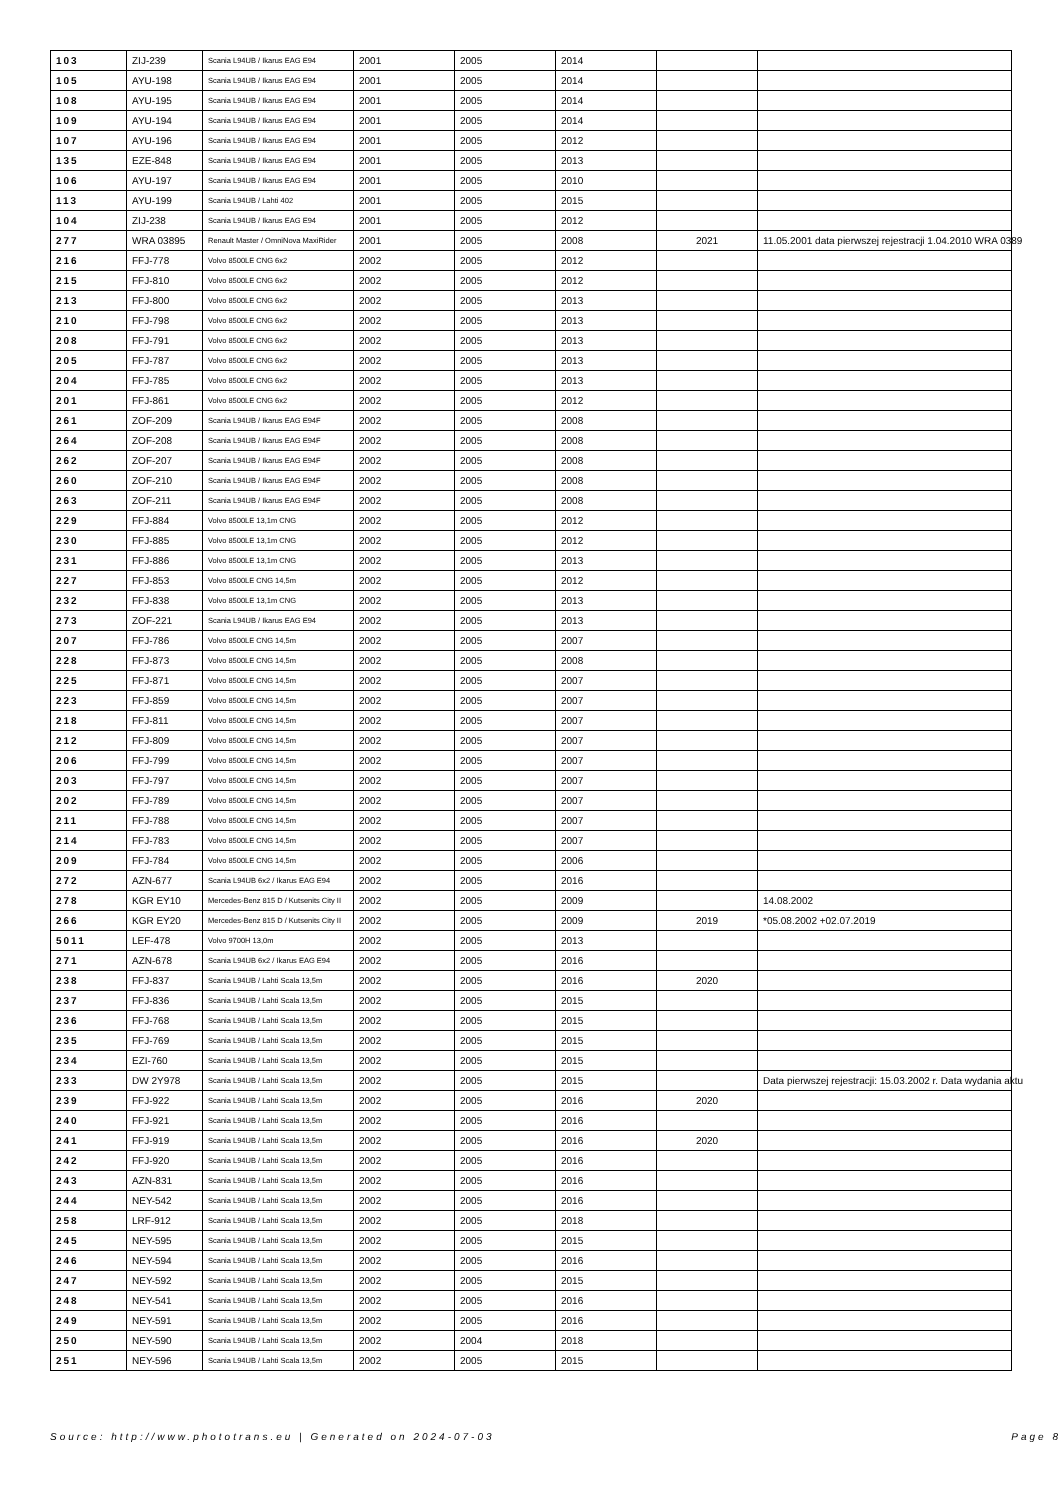| 103 | ZIJ-239 | Scania L94UB / Ikarus EAG E94 | 2001 | 2005 | 2014 | | |
| 105 | AYU-198 | Scania L94UB / Ikarus EAG E94 | 2001 | 2005 | 2014 | | |
| 108 | AYU-195 | Scania L94UB / Ikarus EAG E94 | 2001 | 2005 | 2014 | | |
| 109 | AYU-194 | Scania L94UB / Ikarus EAG E94 | 2001 | 2005 | 2014 | | |
| 107 | AYU-196 | Scania L94UB / Ikarus EAG E94 | 2001 | 2005 | 2012 | | |
| 135 | EZE-848 | Scania L94UB / Ikarus EAG E94 | 2001 | 2005 | 2013 | | |
| 106 | AYU-197 | Scania L94UB / Ikarus EAG E94 | 2001 | 2005 | 2010 | | |
| 113 | AYU-199 | Scania L94UB / Lahti 402 | 2001 | 2005 | 2015 | | |
| 104 | ZIJ-238 | Scania L94UB / Ikarus EAG E94 | 2001 | 2005 | 2012 | | |
| 277 | WRA 03895 | Renault Master / OmniNova MaxiRider | 2001 | 2005 | 2008 | 2021 | 11.05.2001 data pierwszej rejestracji 1.04.2010 WRA 0389 |
| 216 | FFJ-778 | Volvo 8500LE CNG 6x2 | 2002 | 2005 | 2012 | | |
| 215 | FFJ-810 | Volvo 8500LE CNG 6x2 | 2002 | 2005 | 2012 | | |
| 213 | FFJ-800 | Volvo 8500LE CNG 6x2 | 2002 | 2005 | 2013 | | |
| 210 | FFJ-798 | Volvo 8500LE CNG 6x2 | 2002 | 2005 | 2013 | | |
| 208 | FFJ-791 | Volvo 8500LE CNG 6x2 | 2002 | 2005 | 2013 | | |
| 205 | FFJ-787 | Volvo 8500LE CNG 6x2 | 2002 | 2005 | 2013 | | |
| 204 | FFJ-785 | Volvo 8500LE CNG 6x2 | 2002 | 2005 | 2013 | | |
| 201 | FFJ-861 | Volvo 8500LE CNG 6x2 | 2002 | 2005 | 2012 | | |
| 261 | ZOF-209 | Scania L94UB / Ikarus EAG E94F | 2002 | 2005 | 2008 | | |
| 264 | ZOF-208 | Scania L94UB / Ikarus EAG E94F | 2002 | 2005 | 2008 | | |
| 262 | ZOF-207 | Scania L94UB / Ikarus EAG E94F | 2002 | 2005 | 2008 | | |
| 260 | ZOF-210 | Scania L94UB / Ikarus EAG E94F | 2002 | 2005 | 2008 | | |
| 263 | ZOF-211 | Scania L94UB / Ikarus EAG E94F | 2002 | 2005 | 2008 | | |
| 229 | FFJ-884 | Volvo 8500LE 13,1m CNG | 2002 | 2005 | 2012 | | |
| 230 | FFJ-885 | Volvo 8500LE 13,1m CNG | 2002 | 2005 | 2012 | | |
| 231 | FFJ-886 | Volvo 8500LE 13,1m CNG | 2002 | 2005 | 2013 | | |
| 227 | FFJ-853 | Volvo 8500LE CNG 14,5m | 2002 | 2005 | 2012 | | |
| 232 | FFJ-838 | Volvo 8500LE 13,1m CNG | 2002 | 2005 | 2013 | | |
| 273 | ZOF-221 | Scania L94UB / Ikarus EAG E94 | 2002 | 2005 | 2013 | | |
| 207 | FFJ-786 | Volvo 8500LE CNG 14,5m | 2002 | 2005 | 2007 | | |
| 228 | FFJ-873 | Volvo 8500LE CNG 14,5m | 2002 | 2005 | 2008 | | |
| 225 | FFJ-871 | Volvo 8500LE CNG 14,5m | 2002 | 2005 | 2007 | | |
| 223 | FFJ-859 | Volvo 8500LE CNG 14,5m | 2002 | 2005 | 2007 | | |
| 218 | FFJ-811 | Volvo 8500LE CNG 14,5m | 2002 | 2005 | 2007 | | |
| 212 | FFJ-809 | Volvo 8500LE CNG 14,5m | 2002 | 2005 | 2007 | | |
| 206 | FFJ-799 | Volvo 8500LE CNG 14,5m | 2002 | 2005 | 2007 | | |
| 203 | FFJ-797 | Volvo 8500LE CNG 14,5m | 2002 | 2005 | 2007 | | |
| 202 | FFJ-789 | Volvo 8500LE CNG 14,5m | 2002 | 2005 | 2007 | | |
| 211 | FFJ-788 | Volvo 8500LE CNG 14,5m | 2002 | 2005 | 2007 | | |
| 214 | FFJ-783 | Volvo 8500LE CNG 14,5m | 2002 | 2005 | 2007 | | |
| 209 | FFJ-784 | Volvo 8500LE CNG 14,5m | 2002 | 2005 | 2006 | | |
| 272 | AZN-677 | Scania L94UB 6x2 / Ikarus EAG E94 | 2002 | 2005 | 2016 | | |
| 278 | KGR EY10 | Mercedes-Benz 815 D / Kutsenits City II | 2002 | 2005 | 2009 | | 14.08.2002 |
| 266 | KGR EY20 | Mercedes-Benz 815 D / Kutsenits City II | 2002 | 2005 | 2009 | 2019 | *05.08.2002 +02.07.2019 |
| 5011 | LEF-478 | Volvo 9700H 13,0m | 2002 | 2005 | 2013 | | |
| 271 | AZN-678 | Scania L94UB 6x2 / Ikarus EAG E94 | 2002 | 2005 | 2016 | | |
| 238 | FFJ-837 | Scania L94UB / Lahti Scala 13,5m | 2002 | 2005 | 2016 | 2020 | |
| 237 | FFJ-836 | Scania L94UB / Lahti Scala 13,5m | 2002 | 2005 | 2015 | | |
| 236 | FFJ-768 | Scania L94UB / Lahti Scala 13,5m | 2002 | 2005 | 2015 | | |
| 235 | FFJ-769 | Scania L94UB / Lahti Scala 13,5m | 2002 | 2005 | 2015 | | |
| 234 | EZI-760 | Scania L94UB / Lahti Scala 13,5m | 2002 | 2005 | 2015 | | |
| 233 | DW 2Y978 | Scania L94UB / Lahti Scala 13,5m | 2002 | 2005 | 2015 | | Data pierwszej rejestracji: 15.03.2002 r. Data wydania aktu |
| 239 | FFJ-922 | Scania L94UB / Lahti Scala 13,5m | 2002 | 2005 | 2016 | 2020 | |
| 240 | FFJ-921 | Scania L94UB / Lahti Scala 13,5m | 2002 | 2005 | 2016 | | |
| 241 | FFJ-919 | Scania L94UB / Lahti Scala 13,5m | 2002 | 2005 | 2016 | 2020 | |
| 242 | FFJ-920 | Scania L94UB / Lahti Scala 13,5m | 2002 | 2005 | 2016 | | |
| 243 | AZN-831 | Scania L94UB / Lahti Scala 13,5m | 2002 | 2005 | 2016 | | |
| 244 | NEY-542 | Scania L94UB / Lahti Scala 13,5m | 2002 | 2005 | 2016 | | |
| 258 | LRF-912 | Scania L94UB / Lahti Scala 13,5m | 2002 | 2005 | 2018 | | |
| 245 | NEY-595 | Scania L94UB / Lahti Scala 13,5m | 2002 | 2005 | 2015 | | |
| 246 | NEY-594 | Scania L94UB / Lahti Scala 13,5m | 2002 | 2005 | 2016 | | |
| 247 | NEY-592 | Scania L94UB / Lahti Scala 13,5m | 2002 | 2005 | 2015 | | |
| 248 | NEY-541 | Scania L94UB / Lahti Scala 13,5m | 2002 | 2005 | 2016 | | |
| 249 | NEY-591 | Scania L94UB / Lahti Scala 13,5m | 2002 | 2005 | 2016 | | |
| 250 | NEY-590 | Scania L94UB / Lahti Scala 13,5m | 2002 | 2004 | 2018 | | |
| 251 | NEY-596 | Scania L94UB / Lahti Scala 13,5m | 2002 | 2005 | 2015 | | |
Source: http://www.phototrans.eu | Generated on 2024-07-03 Page 8